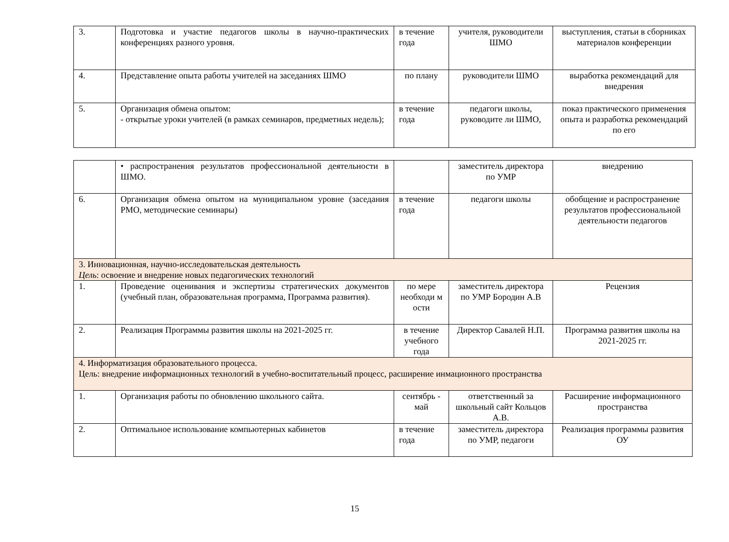| 3. | Подготовка и участие педагогов школы в научно-практических конференциях разного уровня. | в течение года | учителя, руководители ШМО | выступления, статьи в сборниках материалов конференции |
| 4. | Представление опыта работы учителей на заседаниях ШМО | по плану | руководители ШМО | выработка рекомендаций для внедрения |
| 5. | Организация обмена опытом: - открытые уроки учителей (в рамках семинаров, предметных недель); | в течение года | педагоги школы, руководите ли ШМО, | показ практического применения опыта и разработка рекомендаций по его |
| | • распространения результатов профессиональной деятельности в ШМО. | | заместитель директора по УМР | внедрению |
| 6. | Организация обмена опытом на муниципальном уровне (заседания РМО, методические семинары) | в течение года | педагоги школы | обобщение и распространение результатов профессиональной деятельности педагогов |
| 3. Инновационная, научно-исследовательская деятельность Цель : освоение и внедрение новых педагогических технологий | | | | |
| 1. | Проведение оценивания и экспертизы стратегических документов (учебный план, образовательная программа, Программа развития). | по мере необходи м ости | заместитель директора по УМР Бородин А.В | Рецензия |
| 2. | Реализация Программы развития школы на 2021-2025 гг. | в течение учебного года | Директор Савалей Н.П. | Программа развития школы на 2021-2025 гг. |
| 4. Информатизация образовательного процесса. Цель: внедрение информационных технологий в учебно-воспитательный процесс, расширение инмационного пространства | | | | |
| 1. | Организация работы по обновлению школьного сайта. | сентябрь - май | ответственный за школьный сайт Кольцов А.В. | Расширение информационного пространства |
| 2. | Оптимальное использование компьютерных кабинетов | в течение года | заместитель директора по УМР, педагоги | Реализация программы развития ОУ |
15